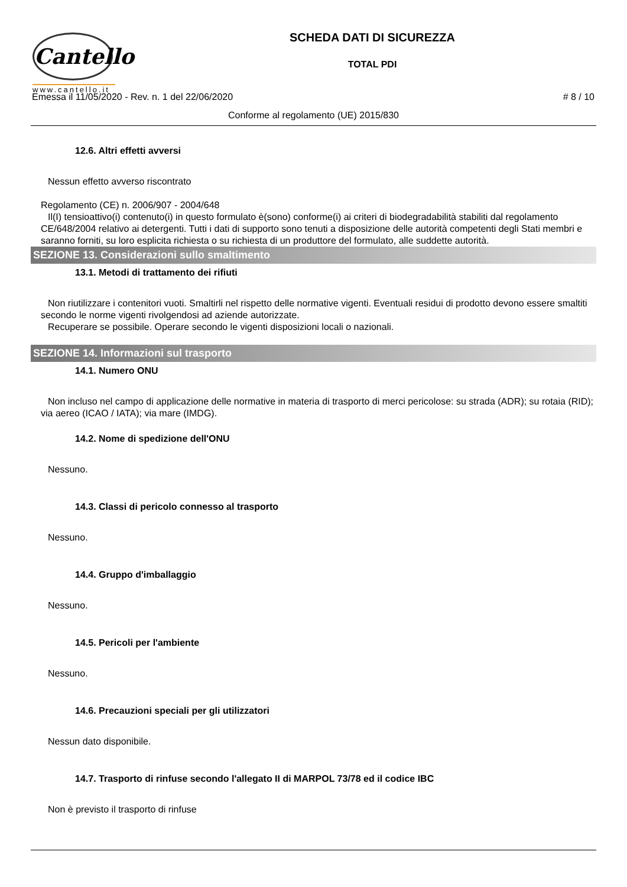Cantello
www.cantello.it
SCHEDA DATI DI SICUREZZA
TOTAL PDI
Emessa il 11/05/2020 - Rev. n. 1 del 22/06/2020 # 8 / 10
Conforme al regolamento (UE) 2015/830
12.6. Altri effetti avversi
Nessun effetto avverso riscontrato
Regolamento (CE) n. 2006/907 - 2004/648
Il(I) tensioattivo(i) contenuto(i) in questo formulato è(sono) conforme(i) ai criteri di biodegradabilità stabiliti dal regolamento CE/648/2004 relativo ai detergenti. Tutti i dati di supporto sono tenuti a disposizione delle autorità competenti degli Stati membri e saranno forniti, su loro esplicita richiesta o su richiesta di un produttore del formulato, alle suddette autorità.
SEZIONE 13. Considerazioni sullo smaltimento
13.1. Metodi di trattamento dei rifiuti
Non riutilizzare i contenitori vuoti. Smaltirli nel rispetto delle normative vigenti. Eventuali residui di prodotto devono essere smaltiti secondo le norme vigenti rivolgendosi ad aziende autorizzate.
Recuperare se possibile. Operare secondo le vigenti disposizioni locali o nazionali.
SEZIONE 14. Informazioni sul trasporto
14.1. Numero ONU
Non incluso nel campo di applicazione delle normative in materia di trasporto di merci pericolose: su strada (ADR); su rotaia (RID); via aereo (ICAO / IATA); via mare (IMDG).
14.2. Nome di spedizione dell'ONU
Nessuno.
14.3. Classi di pericolo connesso al trasporto
Nessuno.
14.4. Gruppo d'imballaggio
Nessuno.
14.5. Pericoli per l'ambiente
Nessuno.
14.6. Precauzioni speciali per gli utilizzatori
Nessun dato disponibile.
14.7. Trasporto di rinfuse secondo l'allegato II di MARPOL 73/78 ed il codice IBC
Non è previsto il trasporto di rinfuse